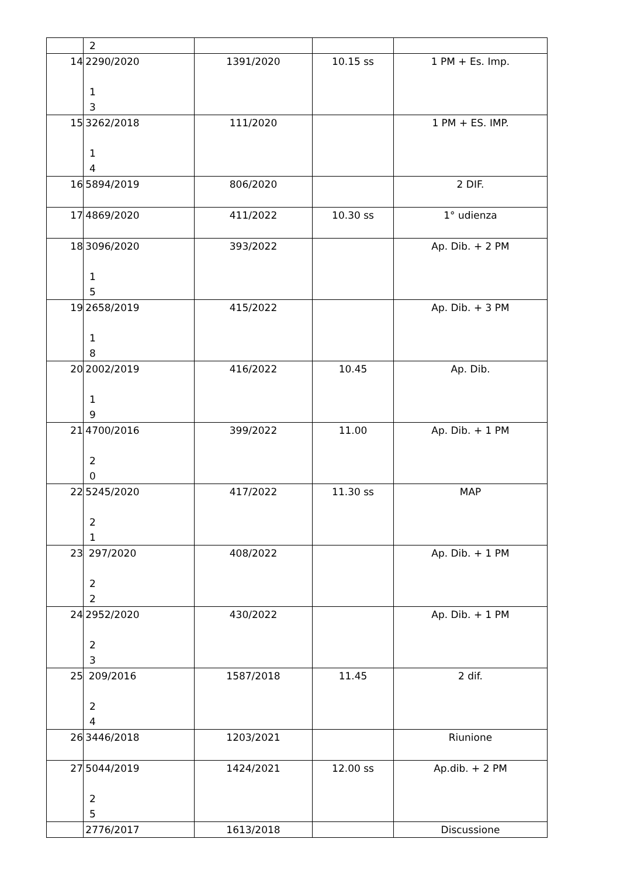| | 2 | | | |
| 14 | 2290/2020 1 3 | 1391/2020 | 10.15 ss | 1 PM + Es. Imp. |
| 15 | 3262/2018 1 4 | 111/2020 | | 1 PM + ES. IMP. |
| 16 | 5894/2019 | 806/2020 | | 2 DIF. |
| 17 | 4869/2020 | 411/2022 | 10.30 ss | 1° udienza |
| 18 | 3096/2020 1 5 | 393/2022 | | Ap. Dib. + 2 PM |
| 19 | 2658/2019 1 8 | 415/2022 | | Ap. Dib. + 3 PM |
| 20 | 2002/2019 1 9 | 416/2022 | 10.45 | Ap. Dib. |
| 21 | 4700/2016 2 0 | 399/2022 | 11.00 | Ap. Dib. + 1 PM |
| 22 | 5245/2020 2 1 | 417/2022 | 11.30 ss | MAP |
| 23 | 297/2020 2 2 | 408/2022 | | Ap. Dib. + 1 PM |
| 24 | 2952/2020 2 3 | 430/2022 | | Ap. Dib. + 1 PM |
| 25 | 209/2016 2 4 | 1587/2018 | 11.45 | 2 dif. |
| 26 | 3446/2018 | 1203/2021 | | Riunione |
| 27 | 5044/2019 2 5 | 1424/2021 | 12.00 ss | Ap.dib. + 2 PM |
| | 2776/2017 | 1613/2018 | | Discussione |